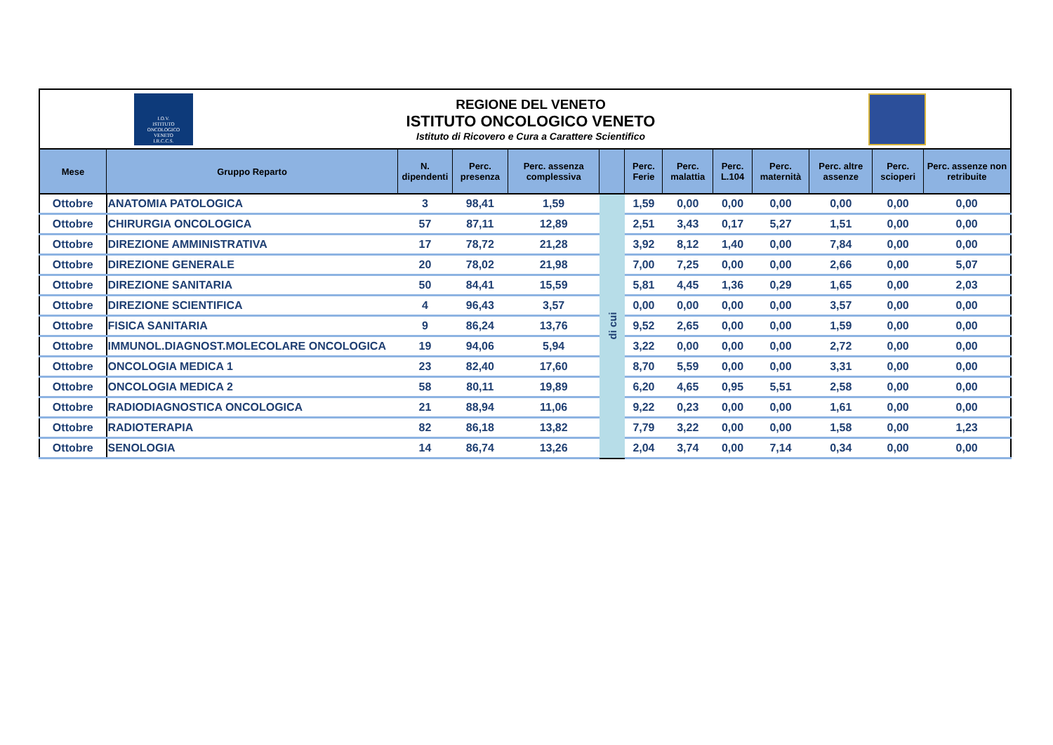I.O.V.
ISTITUTO
ONCOLOGICO
VENETO
I.R.C.C.S.
REGIONE DEL VENETO
ISTITUTO ONCOLOGICO VENETO
Istituto di Ricovero e Cura a Carattere Scientifico
| Mese | Gruppo Reparto | N. dipendenti | Perc. presenza | Perc. assenza complessiva | | Perc. Ferie | Perc. malattia | Perc. L.104 | Perc. maternità | Perc. altre assenze | Perc. scioperi | Perc. assenze non retribuite |
| --- | --- | --- | --- | --- | --- | --- | --- | --- | --- | --- | --- | --- |
| Ottobre | ANATOMIA PATOLOGICA | 3 | 98,41 | 1,59 | di cui | 1,59 | 0,00 | 0,00 | 0,00 | 0,00 | 0,00 | 0,00 |
| Ottobre | CHIRURGIA ONCOLOGICA | 57 | 87,11 | 12,89 | | 2,51 | 3,43 | 0,17 | 5,27 | 1,51 | 0,00 | 0,00 |
| Ottobre | DIREZIONE AMMINISTRATIVA | 17 | 78,72 | 21,28 | | 3,92 | 8,12 | 1,40 | 0,00 | 7,84 | 0,00 | 0,00 |
| Ottobre | DIREZIONE GENERALE | 20 | 78,02 | 21,98 | | 7,00 | 7,25 | 0,00 | 0,00 | 2,66 | 0,00 | 5,07 |
| Ottobre | DIREZIONE SANITARIA | 50 | 84,41 | 15,59 | | 5,81 | 4,45 | 1,36 | 0,29 | 1,65 | 0,00 | 2,03 |
| Ottobre | DIREZIONE SCIENTIFICA | 4 | 96,43 | 3,57 | | 0,00 | 0,00 | 0,00 | 0,00 | 3,57 | 0,00 | 0,00 |
| Ottobre | FISICA SANITARIA | 9 | 86,24 | 13,76 | | 9,52 | 2,65 | 0,00 | 0,00 | 1,59 | 0,00 | 0,00 |
| Ottobre | IMMUNOL.DIAGNOST.MOLECOLARE ONCOLOGICA | 19 | 94,06 | 5,94 | | 3,22 | 0,00 | 0,00 | 0,00 | 2,72 | 0,00 | 0,00 |
| Ottobre | ONCOLOGIA MEDICA 1 | 23 | 82,40 | 17,60 | | 8,70 | 5,59 | 0,00 | 0,00 | 3,31 | 0,00 | 0,00 |
| Ottobre | ONCOLOGIA MEDICA 2 | 58 | 80,11 | 19,89 | | 6,20 | 4,65 | 0,95 | 5,51 | 2,58 | 0,00 | 0,00 |
| Ottobre | RADIODIAGNOSTICA ONCOLOGICA | 21 | 88,94 | 11,06 | | 9,22 | 0,23 | 0,00 | 0,00 | 1,61 | 0,00 | 0,00 |
| Ottobre | RADIOTERAPIA | 82 | 86,18 | 13,82 | | 7,79 | 3,22 | 0,00 | 0,00 | 1,58 | 0,00 | 1,23 |
| Ottobre | SENOLOGIA | 14 | 86,74 | 13,26 | | 2,04 | 3,74 | 0,00 | 7,14 | 0,34 | 0,00 | 0,00 |